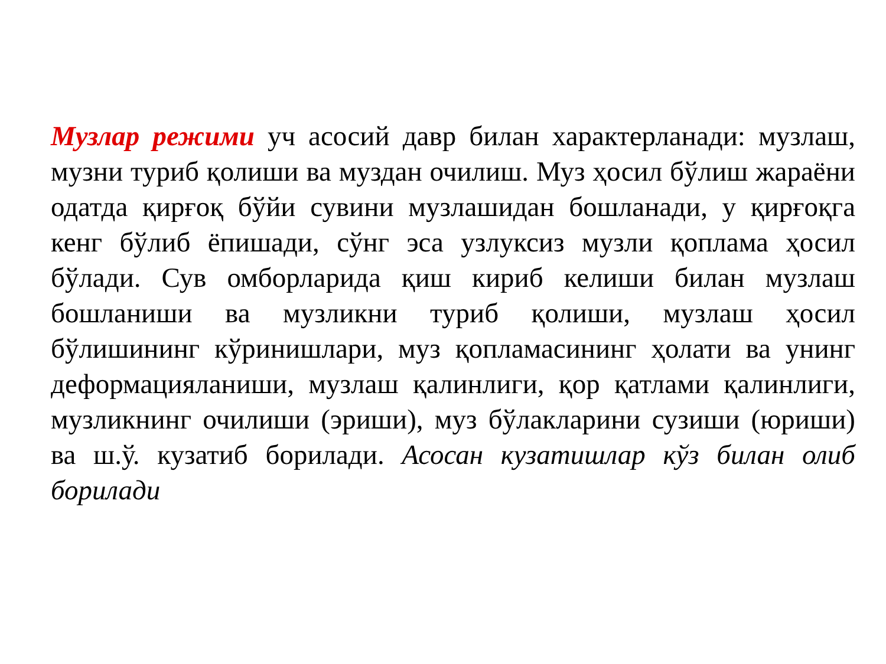Музлар режими уч асосий давр билан характерланади: музлаш, музни туриб қолиши ва муздан очилиш. Муз ҳосил бўлиш жараёни одатда қирғоқ бўйи сувини музлашидан бошланади, у қирғоқга кенг бўлиб ёпишади, сўнг эса узлуксиз музли қоплама ҳосил бўлади. Сув омборларида қиш кириб келиши билан музлаш бошланиши ва музликни туриб қолиши, музлаш ҳосил бўлишининг кўринишлари, муз қопламасининг ҳолати ва унинг деформацияланиши, музлаш қалинлиги, қор қатлами қалинлиги, музликнинг очилиши (эриши), муз бўлакларини сузиши (юриши) ва ш.ў. кузатиб борилади. Асосан кузатишлар кўз билан олиб борилади